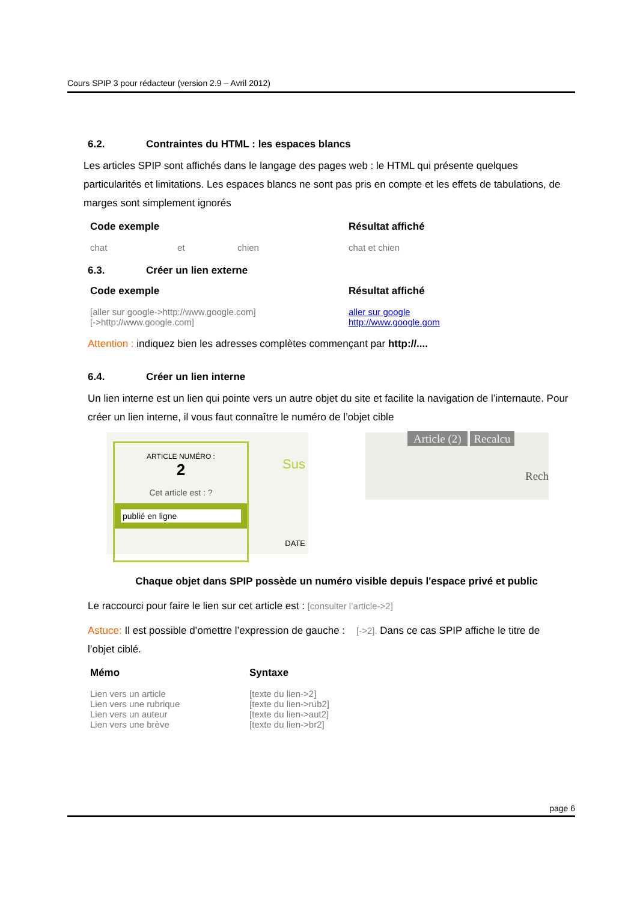Cours SPIP 3 pour rédacteur (version 2.9 – Avril 2012)
6.2. Contraintes du HTML : les espaces blancs
Les articles SPIP sont affichés dans le langage des pages web : le HTML qui présente quelques particularités et limitations. Les espaces blancs ne sont pas pris en compte et les effets de tabulations, de marges sont simplement ignorés
| Code exemple | Résultat affiché |
| --- | --- |
| chat et chien | chat et chien |
6.3. Créer un lien externe
| Code exemple | Résultat affiché |
| --- | --- |
| [aller sur google->http://www.google.com] [->http://www.google.com] | aller sur google http://www.google.gom |
Attention : indiquez bien les adresses complètes commençant par http://....
6.4. Créer un lien interne
Un lien interne est un lien qui pointe vers un autre objet du site et facilite la navigation de l’internaute. Pour créer un lien interne, il vous faut connaître le numéro de l’objet cible
ARTICLE NUMÉRO :
2
Cet article est : ?
publié en ligne
Sus
DATE
Article (2) Recalcu
Rech
Chaque objet dans SPIP possède un numéro visible depuis l'espace privé et public
Le raccourci pour faire le lien sur cet article est : [consulter l’article->2]
Astuce: Il est possible d’omettre l’expression de gauche : [->2]. Dans ce cas SPIP affiche le titre de l’objet ciblé.
| Mémo | Syntaxe |
| --- | --- |
| Lien vers un article Lien vers une rubrique Lien vers un auteur Lien vers une brève | [texte du lien->2] [texte du lien->rub2] [texte du lien->aut2] [texte du lien->br2] |
page 6